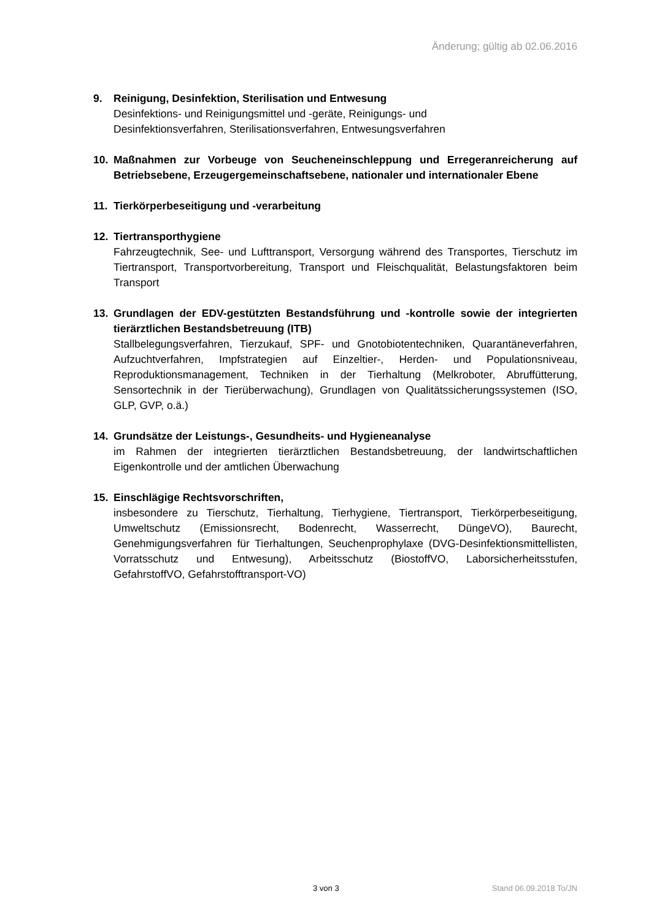Änderung; gültig ab 02.06.2016
9. Reinigung, Desinfektion, Sterilisation und Entwesung
Desinfektions- und Reinigungsmittel und -geräte, Reinigungs- und
Desinfektionsverfahren, Sterilisationsverfahren, Entwesungsverfahren
10. Maßnahmen zur Vorbeuge von Seucheneinschleppung und Erregeranreicherung auf Betriebsebene, Erzeugergemeinschaftsebene, nationaler und internationaler Ebene
11. Tierkörperbeseitigung und -verarbeitung
12. Tiertransporthygiene
Fahrzeugtechnik, See- und Lufttransport, Versorgung während des Transportes, Tierschutz im Tiertransport, Transportvorbereitung, Transport und Fleischqualität, Belastungsfaktoren beim Transport
13. Grundlagen der EDV-gestützten Bestandsführung und -kontrolle sowie der integrierten tierärztlichen Bestandsbetreuung (ITB)
Stallbelegungsverfahren, Tierzukauf, SPF- und Gnotobiotentechniken, Quarantäneverfahren, Aufzuchtverfahren, Impfstrategien auf Einzeltier-, Herden- und Populationsniveau, Reproduktionsmanagement, Techniken in der Tierhaltung (Melkroboter, Abruffütterung, Sensortechnik in der Tierüberwachung), Grundlagen von Qualitätssicherungssystemen (ISO, GLP, GVP, o.ä.)
14. Grundsätze der Leistungs-, Gesundheits- und Hygieneanalyse
im Rahmen der integrierten tierärztlichen Bestandsbetreuung, der landwirtschaftlichen Eigenkontrolle und der amtlichen Überwachung
15. Einschlägige Rechtsvorschriften,
insbesondere zu Tierschutz, Tierhaltung, Tierhygiene, Tiertransport, Tierkörperbeseitigung, Umweltschutz (Emissionsrecht, Bodenrecht, Wasserrecht, DüngeVO), Baurecht, Genehmigungsverfahren für Tierhaltungen, Seuchenprophylaxe (DVG-Desinfektionsmittellisten, Vorratsschutz und Entwesung), Arbeitsschutz (BiostoffVO, Laborsicherheitsstufen, GefahrstoffVO, Gefahrstofftransport-VO)
3 von 3 Stand 06.09.2018 To/JN